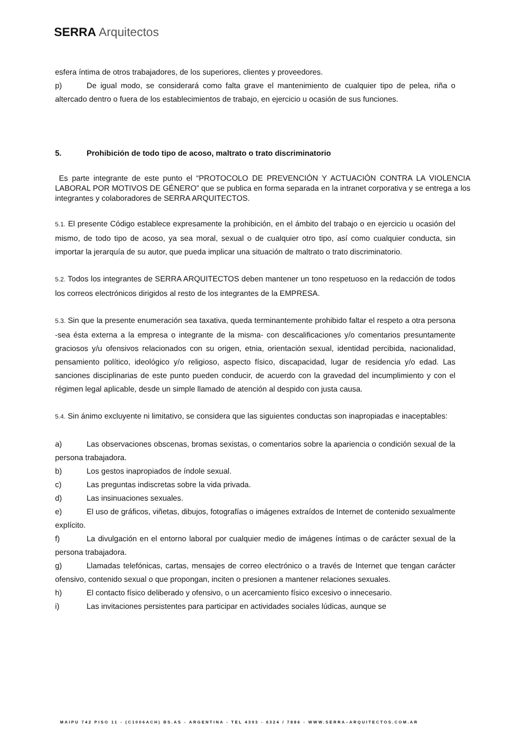SERRA Arquitectos
esfera íntima de otros trabajadores, de los superiores, clientes y proveedores.
p) De igual modo, se considerará como falta grave el mantenimiento de cualquier tipo de pelea, riña o altercado dentro o fuera de los establecimientos de trabajo, en ejercicio u ocasión de sus funciones.
5. Prohibición de todo tipo de acoso, maltrato o trato discriminatorio
Es parte integrante de este punto el “PROTOCOLO DE PREVENCIÓN Y ACTUACIÓN CONTRA LA VIOLENCIA LABORAL POR MOTIVOS DE GÉNERO” que se publica en forma separada en la intranet corporativa y se entrega a los integrantes y colaboradores de SERRA ARQUITECTOS.
5.1. El presente Código establece expresamente la prohibición, en el ámbito del trabajo o en ejercicio u ocasión del mismo, de todo tipo de acoso, ya sea moral, sexual o de cualquier otro tipo, así como cualquier conducta, sin importar la jerarquía de su autor, que pueda implicar una situación de maltrato o trato discriminatorio.
5.2. Todos los integrantes de SERRA ARQUITECTOS deben mantener un tono respetuoso en la redacción de todos los correos electrónicos dirigidos al resto de los integrantes de la EMPRESA.
5.3. Sin que la presente enumeración sea taxativa, queda terminantemente prohibido faltar el respeto a otra persona -sea ésta externa a la empresa o integrante de la misma- con descalificaciones y/o comentarios presuntamente graciosos y/u ofensivos relacionados con su origen, etnia, orientación sexual, identidad percibida, nacionalidad, pensamiento político, ideológico y/o religioso, aspecto físico, discapacidad, lugar de residencia y/o edad. Las sanciones disciplinarias de este punto pueden conducir, de acuerdo con la gravedad del incumplimiento y con el régimen legal aplicable, desde un simple llamado de atención al despido con justa causa.
5.4. Sin ánimo excluyente ni limitativo, se considera que las siguientes conductas son inapropiadas e inaceptables:
a) Las observaciones obscenas, bromas sexistas, o comentarios sobre la apariencia o condición sexual de la persona trabajadora.
b) Los gestos inapropiados de índole sexual.
c) Las preguntas indiscretas sobre la vida privada.
d) Las insinuaciones sexuales.
e) El uso de gráficos, viñetas, dibujos, fotografías o imágenes extraídos de Internet de contenido sexualmente explícito.
f) La divulgación en el entorno laboral por cualquier medio de imágenes íntimas o de carácter sexual de la persona trabajadora.
g) Llamadas telefónicas, cartas, mensajes de correo electrónico o a través de Internet que tengan carácter ofensivo, contenido sexual o que propongan, inciten o presionen a mantener relaciones sexuales.
h) El contacto físico deliberado y ofensivo, o un acercamiento físico excesivo o innecesario.
i) Las invitaciones persistentes para participar en actividades sociales lúdicas, aunque se
MAIPU 742 PISO 11 - (C1006ACH) BS.AS - ARGENTINA - TEL 4393 - 6324 / 7886 - WWW.SERRA–ARQUITECTOS.COM.AR